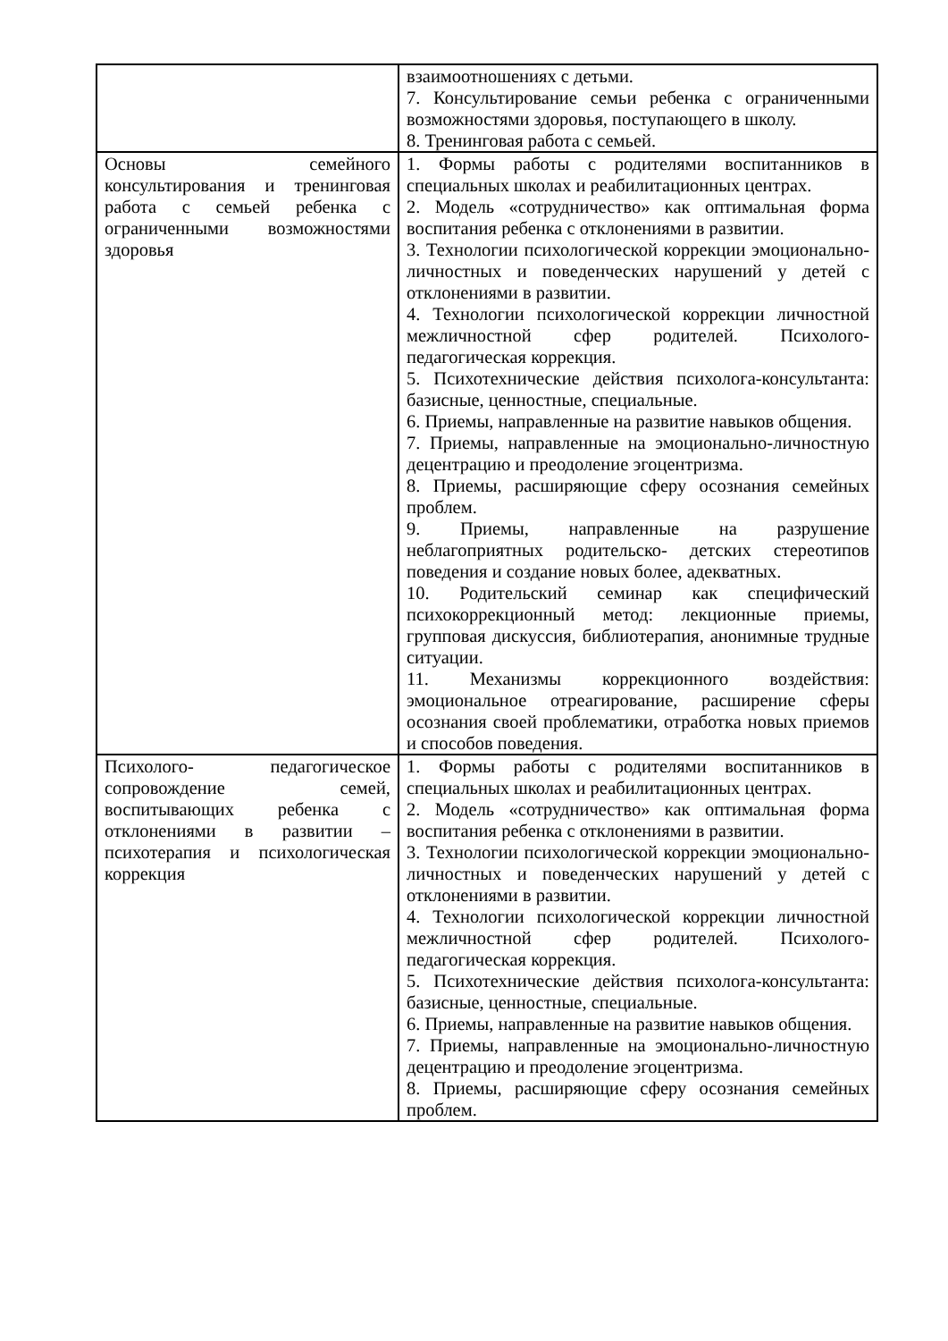| | взаимоотношениях с детьми. 7. Консультирование семьи ребенка с ограниченными возможностями здоровья, поступающего в школу. 8. Тренинговая работа с семьей. |
| Основы семейного консультирования и тренинговая работа с семьей ребенка с ограниченными возможностями здоровья | 1. Формы работы с родителями воспитанников в специальных школах и реабилитационных центрах. 2. Модель «сотрудничество» как оптимальная форма воспитания ребенка с отклонениями в развитии. 3. Технологии психологической коррекции эмоционально- личностных и поведенческих нарушений у детей с отклонениями в развитии. 4. Технологии психологической коррекции личностной межличностной сфер родителей. Психолого-педагогическая коррекция. 5. Психотехнические действия психолога-консультанта: базисные, ценностные, специальные. 6. Приемы, направленные на развитие навыков общения. 7. Приемы, направленные на эмоционально-личностную децентрацию и преодоление эгоцентризма. 8. Приемы, расширяющие сферу осознания семейных проблем. 9. Приемы, направленные на разрушение неблагоприятных родительско- детских стереотипов поведения и создание новых более, адекватных. 10. Родительский семинар как специфический психокоррекционный метод: лекционные приемы, групповая дискуссия, библиотерапия, анонимные трудные ситуации. 11. Механизмы коррекционного воздействия: эмоциональное отреагирование, расширение сферы осознания своей проблематики, отработка новых приемов и способов поведения. |
| Психолого- педагогическое сопровождение семей, воспитывающих ребенка с отклонениями в развитии – психотерапия и психологическая коррекция | 1. Формы работы с родителями воспитанников в специальных школах и реабилитационных центрах. 2. Модель «сотрудничество» как оптимальная форма воспитания ребенка с отклонениями в развитии. 3. Технологии психологической коррекции эмоционально- личностных и поведенческих нарушений у детей с отклонениями в развитии. 4. Технологии психологической коррекции личностной межличностной сфер родителей. Психолого-педагогическая коррекция. 5. Психотехнические действия психолога-консультанта: базисные, ценностные, специальные. 6. Приемы, направленные на развитие навыков общения. 7. Приемы, направленные на эмоционально-личностную децентрацию и преодоление эгоцентризма. 8. Приемы, расширяющие сферу осознания семейных проблем. |